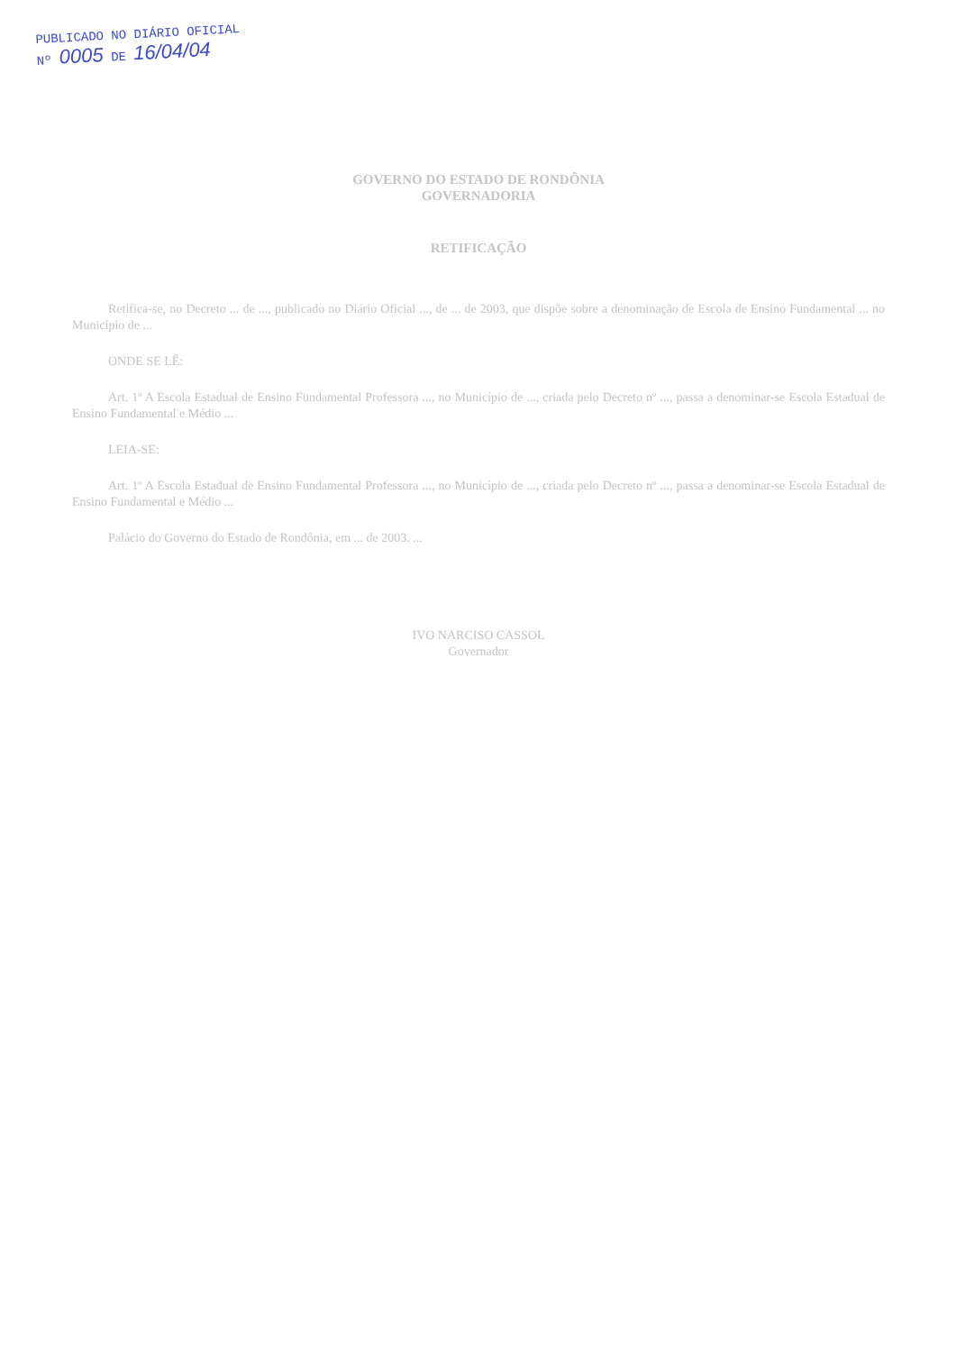PUBLICADO NO DIÁRIO OFICIAL
Nº 0005 DE 16/04/04
GOVERNO DO ESTADO DE RONDÔNIA
GOVERNADORIA
RETIFICAÇÃO
Retifica-se, no Decreto ... de ..., publicado no Diário Oficial ..., de ... de 2003, que dispõe sobre a denominação de Escola de Ensino Fundamental ... no Município de ...
ONDE SE LÊ:
Art. 1º A Escola Estadual de Ensino Fundamental Professora ..., no Município de ..., criada pelo Decreto nº ..., passa a denominar-se Escola Estadual de Ensino Fundamental e Médio ...
LEIA-SE:
Art. 1º A Escola Estadual de Ensino Fundamental Professora ..., no Município de ..., criada pelo Decreto nº ..., passa a denominar-se Escola Estadual de Ensino Fundamental e Médio ...
Palácio do Governo do Estado de Rondônia, em ... de 2003, ...
IVO NARCISO CASSOL
Governador